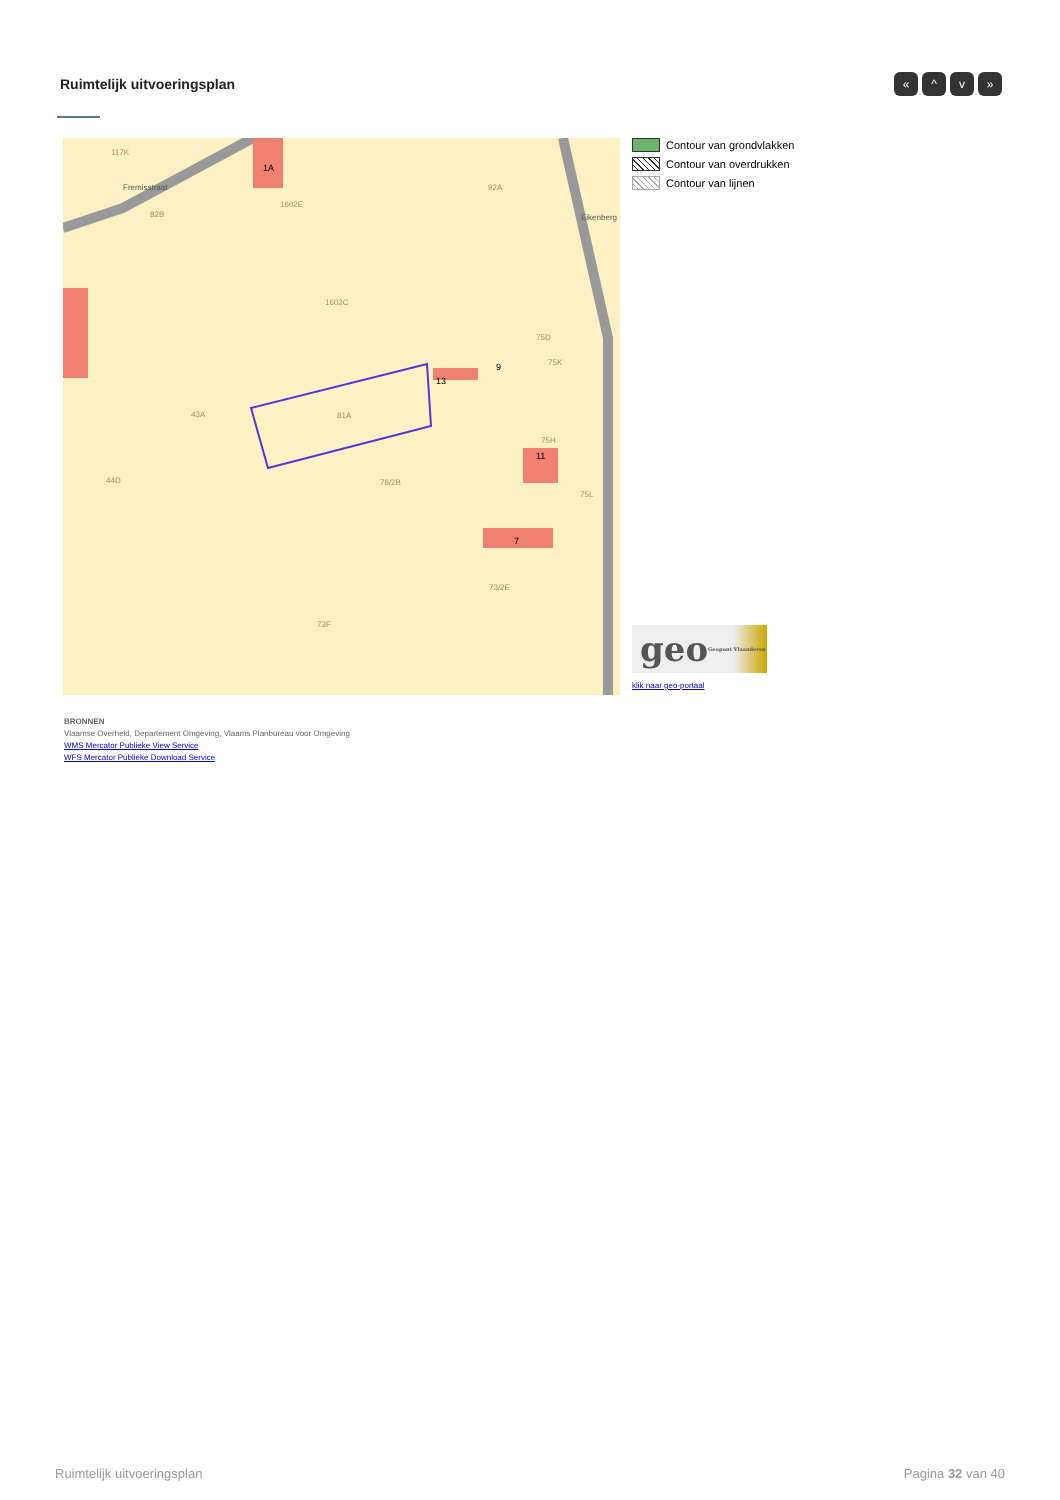Ruimtelijk uitvoeringsplan
« ^ v »
117K
Fremisstraat
82B
1A
1602E
92A
1602C
75D
75K 9
13
43A 81A
75H
11
44D 78/2B
75L
7
73/2E
73F
Eikenberg
Contour van grondvlakken
Contour van overdrukken
Contour van lijnen
geo Geopunt Vlaanderen
klik naar geo-portaal
BRONNEN
Vlaamse Overheid, Departement Omgeving, Vlaams Planbureau voor Omgeving
WMS Mercator Publieke View Service
WFS Mercator Publieke Download Service
Ruimtelijk uitvoeringsplan Pagina 32 van 40